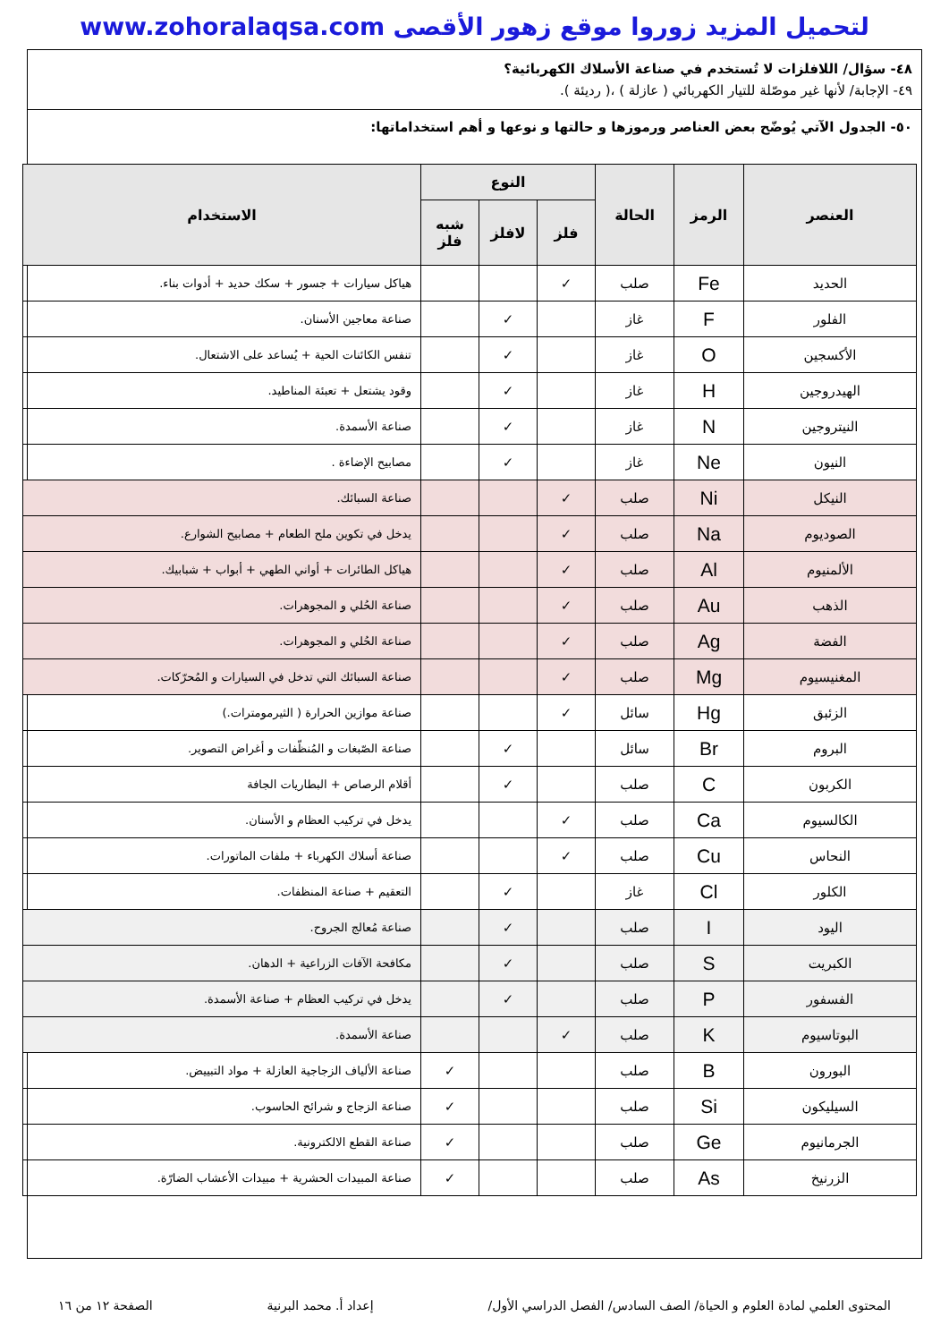لتحميل المزيد زوروا موقع زهور الأقصى www.zohoralaqsa.com
٤٨- سؤال/ اللافلزات لا تُستخدم في صناعة الأسلاك الكهربائية؟
٤٩- الإجابة/ لأنها غير موصّلة للتيار الكهربائي ( عازلة ) ،( رديئة ).
٥٠- الجدول الآتي يُوضّح بعض العناصر ورموزها و حالتها و نوعها و أهم استخداماتها:
| العنصر | الرمز | الحالة | النوع | | | الاستخدام |
| --- | --- | --- | --- | --- | --- | --- |
| | | | فلز | لافلز | شبه فلز | |
| الحديد | Fe | صلب | ✓ | | | هياكل سيارات + جسور + سكك حديد + أدوات بناء. |
| الفلور | F | غاز | | ✓ | | صناعة معاجين الأسنان. |
| الأكسجين | O | غاز | | ✓ | | تنفس الكائنات الحية + يُساعد على الاشتعال. |
| الهيدروجين | H | غاز | | ✓ | | وقود يشتعل + تعبئة المناطيد. |
| النيتروجين | N | غاز | | ✓ | | صناعة الأسمدة. |
| النيون | Ne | غاز | | ✓ | | مصابيح الإضاءة . |
| النيكل | Ni | صلب | ✓ | | | صناعة السبائك. |
| الصوديوم | Na | صلب | ✓ | | | يدخل في تكوين ملح الطعام + مصابيح الشوارع. |
| الألمنيوم | Al | صلب | ✓ | | | هياكل الطائرات + أواني الطهي + أبواب + شبابيك. |
| الذهب | Au | صلب | ✓ | | | صناعة الحُلي و المجوهرات. |
| الفضة | Ag | صلب | ✓ | | | صناعة الحُلي و المجوهرات. |
| المغنيسيوم | Mg | صلب | ✓ | | | صناعة السبائك التي تدخل في السيارات و المُحرّكات. |
| الزئبق | Hg | سائل | ✓ | | | صناعة موازين الحرارة ( الثيرمومترات.) |
| البروم | Br | سائل | | ✓ | | صناعة الصّبغات و المُنظّفات و أغراض التصوير. |
| الكربون | C | صلب | | ✓ | | أقلام الرصاص + البطاريات الجافة |
| الكالسيوم | Ca | صلب | ✓ | | | يدخل في تركيب العظام و الأسنان. |
| النحاس | Cu | صلب | ✓ | | | صناعة أسلاك الكهرباء + ملفات الماتورات. |
| الكلور | Cl | غاز | | ✓ | | التعقيم + صناعة المنظفات. |
| اليود | I | صلب | | ✓ | | صناعة مُعالج الجروح. |
| الكبريت | S | صلب | | ✓ | | مكافحة الآفات الزراعية + الدهان. |
| الفسفور | P | صلب | | ✓ | | يدخل في تركيب العظام + صناعة الأسمدة. |
| البوتاسيوم | K | صلب | ✓ | | | صناعة الأسمدة. |
| البورون | B | صلب | | | ✓ | صناعة الألياف الزجاجية العازلة + مواد التبييض. |
| السيليكون | Si | صلب | | | ✓ | صناعة الزجاج و شرائح الحاسوب. |
| الجرمانيوم | Ge | صلب | | | ✓ | صناعة القطع الالكترونية. |
| الزرنيخ | As | صلب | | | ✓ | صناعة المبيدات الحشرية + مبيدات الأعشاب الضارّة. |
المحتوى العلمي لمادة العلوم و الحياة/ الصف السادس/ الفصل الدراسي الأول/ إعداد أ. محمد البرنية الصفحة ١٢ من ١٦